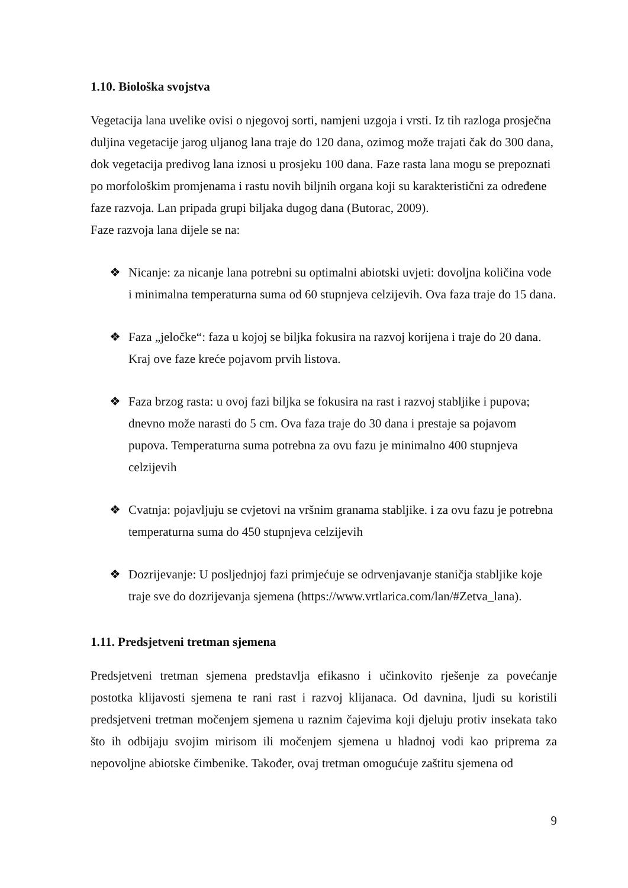1.10. Biološka svojstva
Vegetacija lana uvelike ovisi o njegovoj sorti, namjeni uzgoja i vrsti. Iz tih razloga prosječna duljina vegetacije jarog uljanog lana traje do 120 dana, ozimog može trajati čak do 300 dana, dok vegetacija predivog lana iznosi u prosjeku 100 dana. Faze rasta lana mogu se prepoznati po morfološkim promjenama i rastu novih biljnih organa koji su karakteristični za određene faze razvoja. Lan pripada grupi biljaka dugog dana (Butorac, 2009).
Faze razvoja lana dijele se na:
❖ Nicanje: za nicanje lana potrebni su optimalni abiotski uvjeti: dovoljna količina vode i minimalna temperaturna suma od 60 stupnjeva celzijevih. Ova faza traje do 15 dana.
❖ Faza „jeločke“: faza u kojoj se biljka fokusira na razvoj korijena i traje do 20 dana. Kraj ove faze kreće pojavom prvih listova.
❖ Faza brzog rasta: u ovoj fazi biljka se fokusira na rast i razvoj stabljike i pupova; dnevno može narasti do 5 cm. Ova faza traje do 30 dana i prestaje sa pojavom pupova. Temperaturna suma potrebna za ovu fazu je minimalno 400 stupnjeva celzijevih
❖ Cvatnja: pojavljuju se cvjetovi na vršnim granama stabljike. i za ovu fazu je potrebna temperaturna suma do 450 stupnjeva celzijevih
❖ Dozrijevanje: U posljednjoj fazi primjećuje se odrvenjavanje staničja stabljike koje traje sve do dozrijevanja sjemena (https://www.vrtlarica.com/lan/#Zetva_lana).
1.11. Predsjetveni tretman sjemena
Predsjetveni tretman sjemena predstavlja efikasno i učinkovito rješenje za povećanje postotka klijavosti sjemena te rani rast i razvoj klijanaca. Od davnina, ljudi su koristili predsjetveni tretman močenjem sjemena u raznim čajevima koji djeluju protiv insekata tako što ih odbijaju svojim mirisom ili močenjem sjemena u hladnoj vodi kao priprema za nepovoljne abiotske čimbenike. Također, ovaj tretman omogućuje zaštitu sjemena od
9